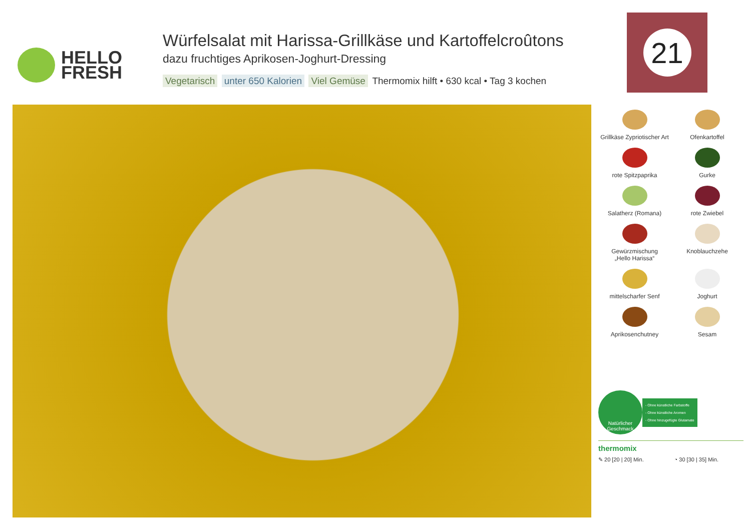HELLO
FRESH
Würfelsalat mit Harissa-Grillkäse und Kartoffelcroûtons
dazu fruchtiges Aprikosen-Joghurt-Dressing
Vegetarisch unter 650 Kalorien Viel Gemüse Thermomix hilft • 630 kcal • Tag 3 kochen
21
Grillkäse Zypriotischer Art
Ofenkartoffel
rote Spitzpaprika
Gurke
Salatherz (Romana)
rote Zwiebel
Gewürzmischung
„Hello Harissa“
Knoblauchzehe
mittelscharfer Senf
Joghurt
Aprikosenchutney
Sesam
Natürlicher
Geschmack
- Ohne künstliche Farbstoffe
- Ohne künstliche Aromen
- Ohne hinzugefügte Glutamate
thermomix
✎ 20 [20 | 20] Min. ◔ 30 [30 | 35] Min.